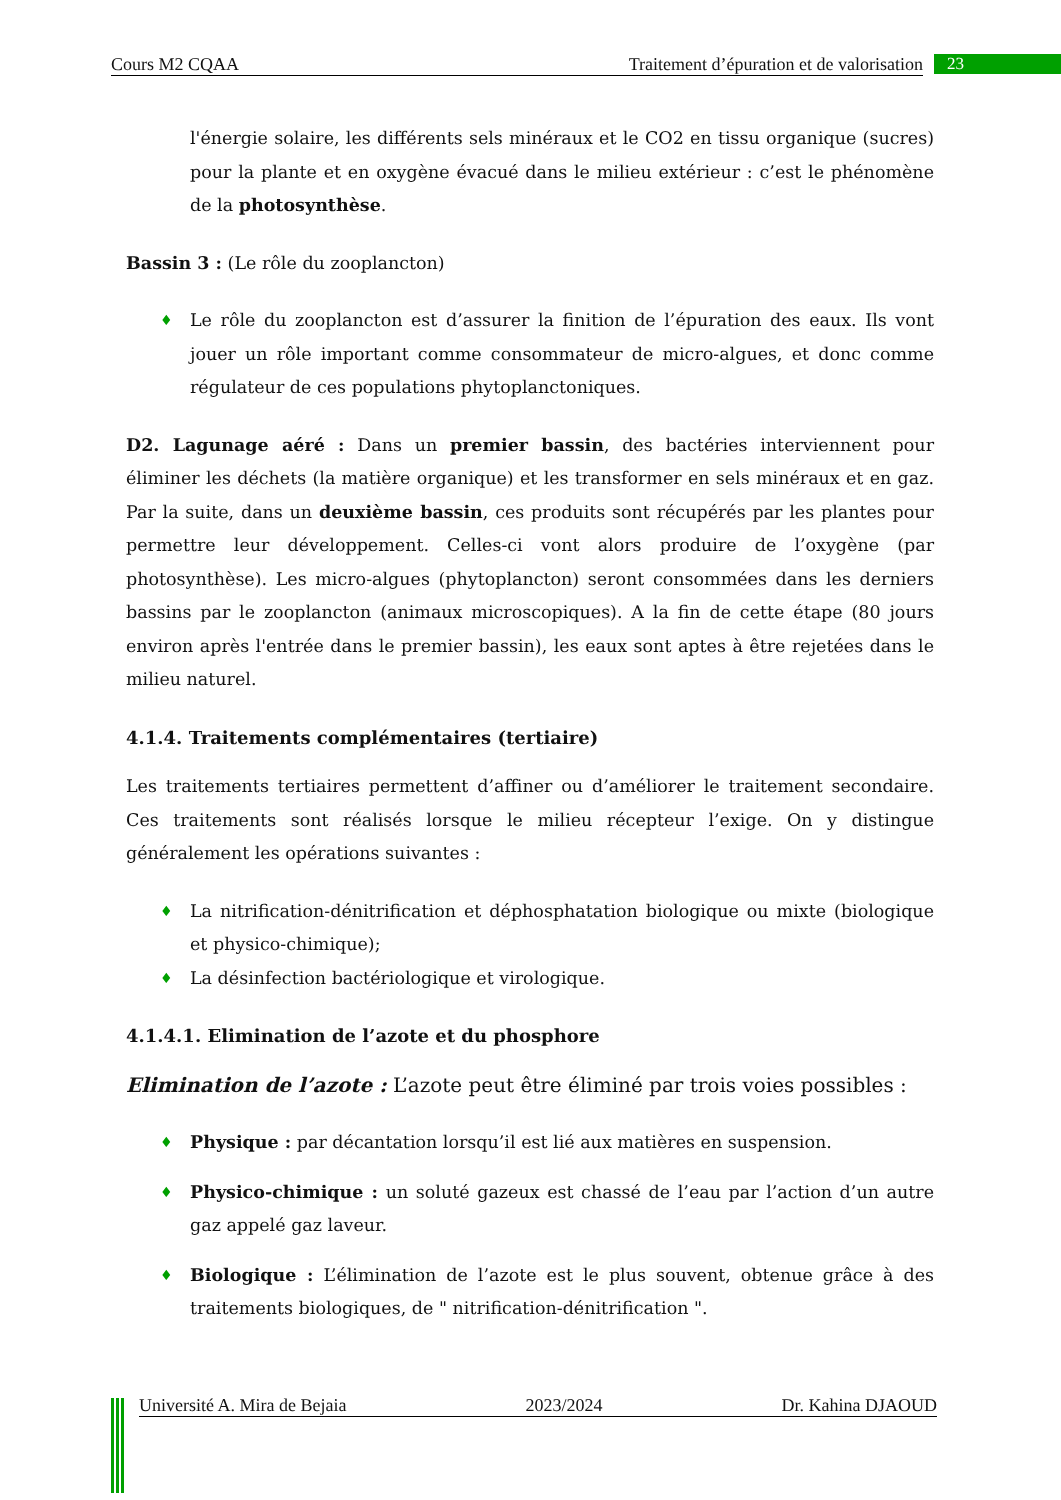Cours M2 CQAA Traitement d’épuration et de valorisation 23
l'énergie solaire, les différents sels minéraux et le CO2 en tissu organique (sucres) pour la plante et en oxygène évacué dans le milieu extérieur : c’est le phénomène de la photosynthèse.
Bassin 3 : (Le rôle du zooplancton)
♦ Le rôle du zooplancton est d’assurer la finition de l’épuration des eaux. Ils vont jouer un rôle important comme consommateur de micro-algues, et donc comme régulateur de ces populations phytoplanctoniques.
D2. Lagunage aéré : Dans un premier bassin, des bactéries interviennent pour éliminer les déchets (la matière organique) et les transformer en sels minéraux et en gaz. Par la suite, dans un deuxième bassin, ces produits sont récupérés par les plantes pour permettre leur développement. Celles-ci vont alors produire de l’oxygène (par photosynthèse). Les micro-algues (phytoplancton) seront consommées dans les derniers bassins par le zooplancton (animaux microscopiques). A la fin de cette étape (80 jours environ après l'entrée dans le premier bassin), les eaux sont aptes à être rejetées dans le milieu naturel.
4.1.4. Traitements complémentaires (tertiaire)
Les traitements tertiaires permettent d’affiner ou d’améliorer le traitement secondaire. Ces traitements sont réalisés lorsque le milieu récepteur l’exige. On y distingue généralement les opérations suivantes :
♦ La nitrification-dénitrification et déphosphatation biologique ou mixte (biologique et physico-chimique);
♦ La désinfection bactériologique et virologique.
4.1.4.1. Elimination de l’azote et du phosphore
Elimination de l’azote : L’azote peut être éliminé par trois voies possibles :
♦ Physique : par décantation lorsqu’il est lié aux matières en suspension.
♦ Physico-chimique : un soluté gazeux est chassé de l’eau par l’action d’un autre gaz appelé gaz laveur.
♦ Biologique : L’élimination de l’azote est le plus souvent, obtenue grâce à des traitements biologiques, de " nitrification-dénitrification ".
Université A. Mira de Bejaia 2023/2024 Dr. Kahina DJAOUD